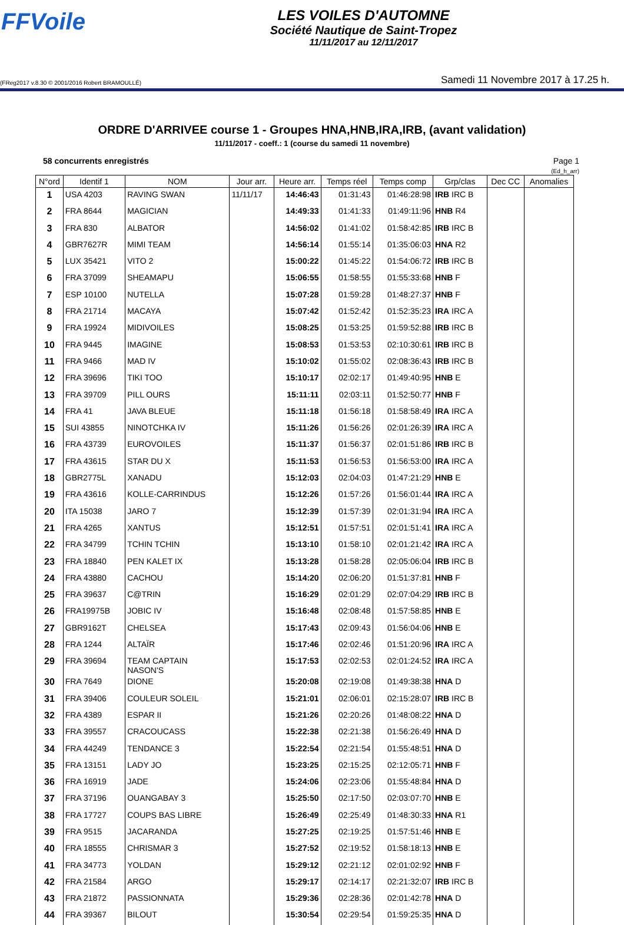FFVoile
LES VOILES D'AUTOMNE
Société Nautique de Saint-Tropez
11/11/2017 au 12/11/2017
(FReg2017 v.8.30 © 2001/2016 Robert BRAMOULLÉ) Samedi 11 Novembre 2017 à 17.25 h.
ORDRE D'ARRIVEE course 1 - Groupes HNA,HNB,IRA,IRB, (avant validation)
11/11/2017 - coeff.: 1 (course du samedi 11 novembre)
58 concurrents enregistrés Page 1
(Ed_h_arr)
| N°ord | Identif 1 | NOM | Jour arr. | Heure arr. | Temps réel | Temps comp | Grp/clas | Dec CC | Anomalies |
| --- | --- | --- | --- | --- | --- | --- | --- | --- | --- |
| 1 | USA 4203 | RAVING SWAN | 11/11/17 | 14:46:43 | 01:31:43 | 01:46:28:98 | IRB IRC B | | |
| 2 | FRA 8644 | MAGICIAN | | 14:49:33 | 01:41:33 | 01:49:11:96 | HNB R4 | | |
| 3 | FRA 830 | ALBATOR | | 14:56:02 | 01:41:02 | 01:58:42:85 | IRB IRC B | | |
| 4 | GBR7627R | MIMI TEAM | | 14:56:14 | 01:55:14 | 01:35:06:03 | HNA R2 | | |
| 5 | LUX 35421 | VITO 2 | | 15:00:22 | 01:45:22 | 01:54:06:72 | IRB IRC B | | |
| 6 | FRA 37099 | SHEAMAPU | | 15:06:55 | 01:58:55 | 01:55:33:68 | HNB F | | |
| 7 | ESP 10100 | NUTELLA | | 15:07:28 | 01:59:28 | 01:48:27:37 | HNB F | | |
| 8 | FRA 21714 | MACAYA | | 15:07:42 | 01:52:42 | 01:52:35:23 | IRA IRC A | | |
| 9 | FRA 19924 | MIDIVOILES | | 15:08:25 | 01:53:25 | 01:59:52:88 | IRB IRC B | | |
| 10 | FRA 9445 | IMAGINE | | 15:08:53 | 01:53:53 | 02:10:30:61 | IRB IRC B | | |
| 11 | FRA 9466 | MAD IV | | 15:10:02 | 01:55:02 | 02:08:36:43 | IRB IRC B | | |
| 12 | FRA 39696 | TIKI TOO | | 15:10:17 | 02:02:17 | 01:49:40:95 | HNB E | | |
| 13 | FRA 39709 | PILL OURS | | 15:11:11 | 02:03:11 | 01:52:50:77 | HNB F | | |
| 14 | FRA 41 | JAVA BLEUE | | 15:11:18 | 01:56:18 | 01:58:58:49 | IRA IRC A | | |
| 15 | SUI 43855 | NINOTCHKA IV | | 15:11:26 | 01:56:26 | 02:01:26:39 | IRA IRC A | | |
| 16 | FRA 43739 | EUROVOILES | | 15:11:37 | 01:56:37 | 02:01:51:86 | IRB IRC B | | |
| 17 | FRA 43615 | STAR DU X | | 15:11:53 | 01:56:53 | 01:56:53:00 | IRA IRC A | | |
| 18 | GBR2775L | XANADU | | 15:12:03 | 02:04:03 | 01:47:21:29 | HNB E | | |
| 19 | FRA 43616 | KOLLE-CARRINDUS | | 15:12:26 | 01:57:26 | 01:56:01:44 | IRA IRC A | | |
| 20 | ITA 15038 | JARO 7 | | 15:12:39 | 01:57:39 | 02:01:31:94 | IRA IRC A | | |
| 21 | FRA 4265 | XANTUS | | 15:12:51 | 01:57:51 | 02:01:51:41 | IRA IRC A | | |
| 22 | FRA 34799 | TCHIN TCHIN | | 15:13:10 | 01:58:10 | 02:01:21:42 | IRA IRC A | | |
| 23 | FRA 18840 | PEN KALET IX | | 15:13:28 | 01:58:28 | 02:05:06:04 | IRB IRC B | | |
| 24 | FRA 43880 | CACHOU | | 15:14:20 | 02:06:20 | 01:51:37:81 | HNB F | | |
| 25 | FRA 39637 | C@TRIN | | 15:16:29 | 02:01:29 | 02:07:04:29 | IRB IRC B | | |
| 26 | FRA19975B | JOBIC IV | | 15:16:48 | 02:08:48 | 01:57:58:85 | HNB E | | |
| 27 | GBR9162T | CHELSEA | | 15:17:43 | 02:09:43 | 01:56:04:06 | HNB E | | |
| 28 | FRA 1244 | ALTAÏR | | 15:17:46 | 02:02:46 | 01:51:20:96 | IRA IRC A | | |
| 29 | FRA 39694 | TEAM CAPTAIN NASON'S | | 15:17:53 | 02:02:53 | 02:01:24:52 | IRA IRC A | | |
| 30 | FRA 7649 | DIONE | | 15:20:08 | 02:19:08 | 01:49:38:38 | HNA D | | |
| 31 | FRA 39406 | COULEUR SOLEIL | | 15:21:01 | 02:06:01 | 02:15:28:07 | IRB IRC B | | |
| 32 | FRA 4389 | ESPAR II | | 15:21:26 | 02:20:26 | 01:48:08:22 | HNA D | | |
| 33 | FRA 39557 | CRACOUCASS | | 15:22:38 | 02:21:38 | 01:56:26:49 | HNA D | | |
| 34 | FRA 44249 | TENDANCE 3 | | 15:22:54 | 02:21:54 | 01:55:48:51 | HNA D | | |
| 35 | FRA 13151 | LADY JO | | 15:23:25 | 02:15:25 | 02:12:05:71 | HNB F | | |
| 36 | FRA 16919 | JADE | | 15:24:06 | 02:23:06 | 01:55:48:84 | HNA D | | |
| 37 | FRA 37196 | OUANGABAY 3 | | 15:25:50 | 02:17:50 | 02:03:07:70 | HNB E | | |
| 38 | FRA 17727 | COUPS BAS LIBRE | | 15:26:49 | 02:25:49 | 01:48:30:33 | HNA R1 | | |
| 39 | FRA 9515 | JACARANDA | | 15:27:25 | 02:19:25 | 01:57:51:46 | HNB E | | |
| 40 | FRA 18555 | CHRISMAR 3 | | 15:27:52 | 02:19:52 | 01:58:18:13 | HNB E | | |
| 41 | FRA 34773 | YOLDAN | | 15:29:12 | 02:21:12 | 02:01:02:92 | HNB F | | |
| 42 | FRA 21584 | ARGO | | 15:29:17 | 02:14:17 | 02:21:32:07 | IRB IRC B | | |
| 43 | FRA 21872 | PASSIONNATA | | 15:29:36 | 02:28:36 | 02:01:42:78 | HNA D | | |
| 44 | FRA 39367 | BILOUT | | 15:30:54 | 02:29:54 | 01:59:25:35 | HNA D | | |